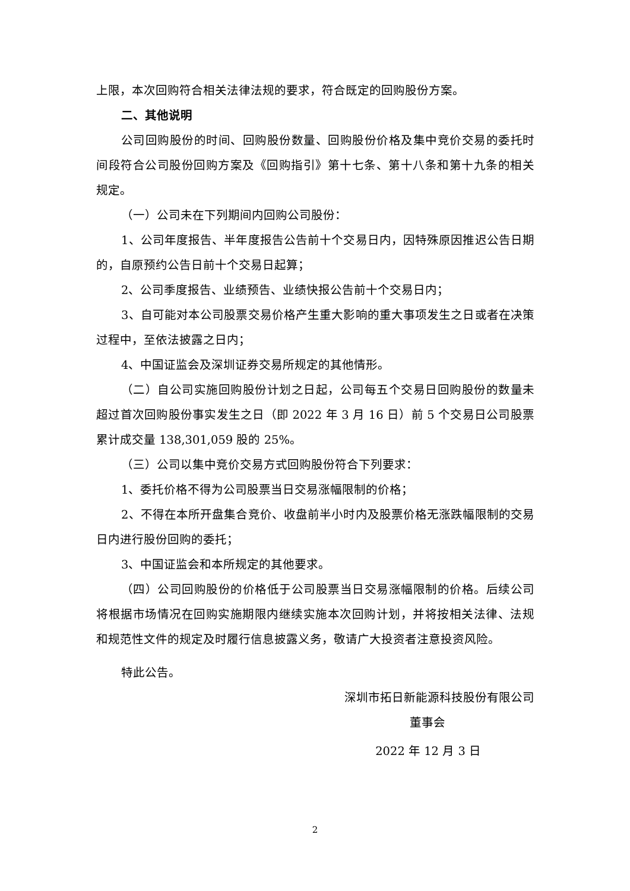上限，本次回购符合相关法律法规的要求，符合既定的回购股份方案。
二、其他说明
公司回购股份的时间、回购股份数量、回购股份价格及集中竞价交易的委托时间段符合公司股份回购方案及《回购指引》第十七条、第十八条和第十九条的相关规定。
（一）公司未在下列期间内回购公司股份：
1、公司年度报告、半年度报告公告前十个交易日内，因特殊原因推迟公告日期的，自原预约公告日前十个交易日起算；
2、公司季度报告、业绩预告、业绩快报公告前十个交易日内；
3、自可能对本公司股票交易价格产生重大影响的重大事项发生之日或者在决策过程中，至依法披露之日内；
4、中国证监会及深圳证券交易所规定的其他情形。
（二）自公司实施回购股份计划之日起，公司每五个交易日回购股份的数量未超过首次回购股份事实发生之日（即 2022 年 3 月 16 日）前 5 个交易日公司股票累计成交量 138,301,059 股的 25%。
（三）公司以集中竞价交易方式回购股份符合下列要求：
1、委托价格不得为公司股票当日交易涨幅限制的价格；
2、不得在本所开盘集合竞价、收盘前半小时内及股票价格无涨跌幅限制的交易日内进行股份回购的委托；
3、中国证监会和本所规定的其他要求。
（四）公司回购股份的价格低于公司股票当日交易涨幅限制的价格。后续公司将根据市场情况在回购实施期限内继续实施本次回购计划，并将按相关法律、法规和规范性文件的规定及时履行信息披露义务，敬请广大投资者注意投资风险。
特此公告。
深圳市拓日新能源科技股份有限公司
董事会
2022 年 12 月 3 日
2